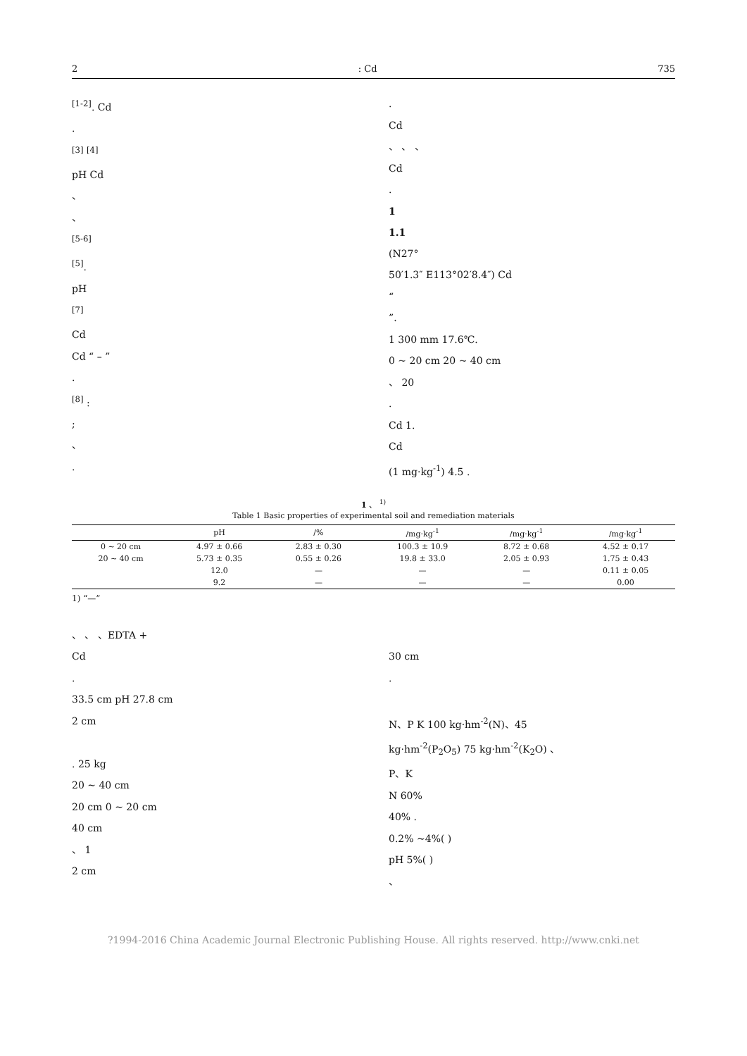2: Cd 735
<sup>[1-2]</sup>. Cd
.
<sup>[3]</sup> <sup>[4]</sup>
pH Cd
、
、
<sup>[5-6]</sup>
<sup>[5]</sup>.
pH
<sup>[7]</sup>
Cd
Cd “ – ”
.
<sup>[8]</sup> :
;
、
.
.
Cd
、 、 、
Cd
.
1
1.1
(N27°
50′1.3″ E113°02′8.4″) Cd
“
”.
1 300 mm 17.6℃.
0 ~ 20 cm 20 ~ 40 cm
、 20
.
Cd 1.
Cd
(1 mg·kg<sup>-1</sup>) 4.5 .
1 、 <sup>1)</sup>
Table 1 Basic properties of experimental soil and remediation materials
| | pH | /% | /mg·kg<sup>-1</sup> | /mg·kg<sup>-1</sup> | /mg·kg<sup>-1</sup> |
| --- | --- | --- | --- | --- | --- |
| 0 ~ 20 cm | 4.97 ± 0.66 | 2.83 ± 0.30 | 100.3 ± 10.9 | 8.72 ± 0.68 | 4.52 ± 0.17 |
| 20 ~ 40 cm | 5.73 ± 0.35 | 0.55 ± 0.26 | 19.8 ± 33.0 | 2.05 ± 0.93 | 1.75 ± 0.43 |
| | 12.0 | — | — | — | 0.11 ± 0.05 |
| | 9.2 | — | — | — | 0.00 |
1) “—”
、 、 、EDTA +
Cd
.
33.5 cm pH 27.8 cm
2 cm
. 25 kg
20 ~ 40 cm
20 cm 0 ~ 20 cm
40 cm
、 1
2 cm
30 cm
.
N、P K 100 kg·hm<sup>-2</sup>(N)、45
kg·hm<sup>-2</sup>(P<sub>2</sub>O<sub>5</sub>) 75 kg·hm<sup>-2</sup>(K<sub>2</sub>O) 、
P、K
N 60%
40% .
0.2% ~4%( )
pH 5%( )
、
?1994-2016 China Academic Journal Electronic Publishing House. All rights reserved. http://www.cnki.net